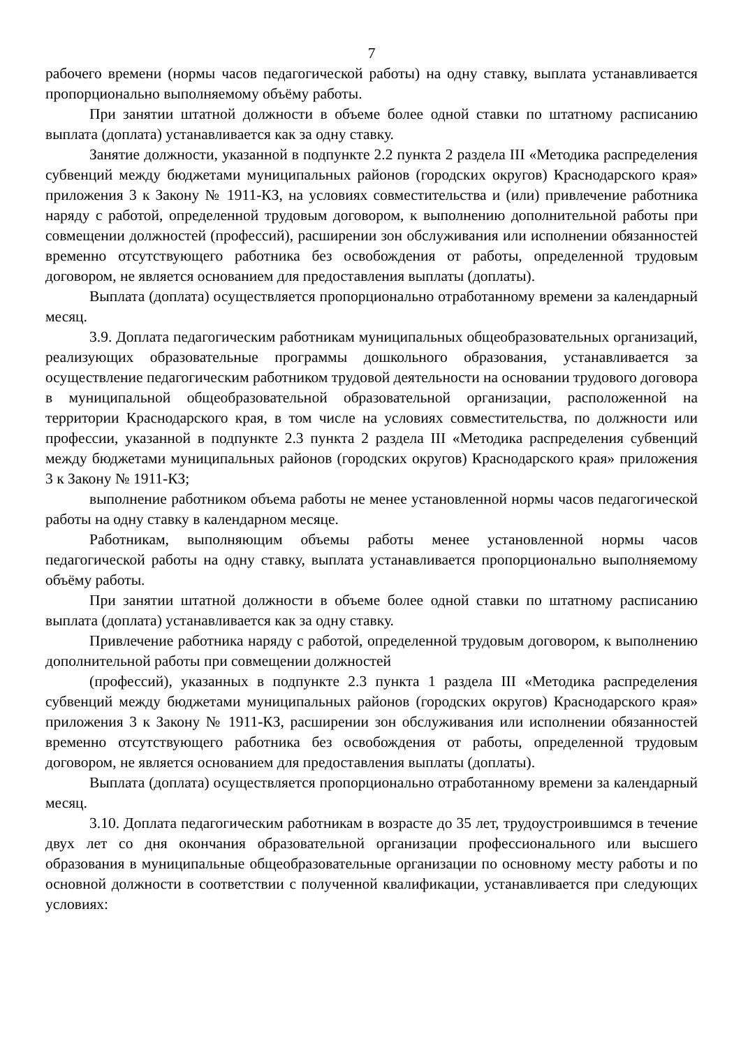7
рабочего времени (нормы часов педагогической работы) на одну ставку, выплата устанавливается пропорционально выполняемому объёму работы.
При занятии штатной должности в объеме более одной ставки по штатному расписанию выплата (доплата) устанавливается как за одну ставку.
Занятие должности, указанной в подпункте 2.2 пункта 2 раздела III «Методика распределения субвенций между бюджетами муниципальных районов (городских округов) Краснодарского края» приложения 3 к Закону № 1911-КЗ, на условиях совместительства и (или) привлечение работника наряду с работой, определенной трудовым договором, к выполнению дополнительной работы при совмещении должностей (профессий), расширении зон обслуживания или исполнении обязанностей временно отсутствующего работника без освобождения от работы, определенной трудовым договором, не является основанием для предоставления выплаты (доплаты).
Выплата (доплата) осуществляется пропорционально отработанному времени за календарный месяц.
3.9. Доплата педагогическим работникам муниципальных общеобразовательных организаций, реализующих образовательные программы дошкольного образования, устанавливается за осуществление педагогическим работником трудовой деятельности на основании трудового договора в муниципальной общеобразовательной образовательной организации, расположенной на территории Краснодарского края, в том числе на условиях совместительства, по должности или профессии, указанной в подпункте 2.3 пункта 2 раздела III «Методика распределения субвенций между бюджетами муниципальных районов (городских округов) Краснодарского края» приложения 3 к Закону № 1911-КЗ;
выполнение работником объема работы не менее установленной нормы часов педагогической работы на одну ставку в календарном месяце.
Работникам, выполняющим объемы работы менее установленной нормы часов педагогической работы на одну ставку, выплата устанавливается пропорционально выполняемому объёму работы.
При занятии штатной должности в объеме более одной ставки по штатному расписанию выплата (доплата) устанавливается как за одну ставку.
Привлечение работника наряду с работой, определенной трудовым договором, к выполнению дополнительной работы при совмещении должностей
(профессий), указанных в подпункте 2.3 пункта 1 раздела III «Методика распределения субвенций между бюджетами муниципальных районов (городских округов) Краснодарского края» приложения 3 к Закону № 1911-КЗ, расширении зон обслуживания или исполнении обязанностей временно отсутствующего работника без освобождения от работы, определенной трудовым договором, не является основанием для предоставления выплаты (доплаты).
Выплата (доплата) осуществляется пропорционально отработанному времени за календарный месяц.
3.10. Доплата педагогическим работникам в возрасте до 35 лет, трудоустроившимся в течение двух лет со дня окончания образовательной организации профессионального или высшего образования в муниципальные общеобразовательные организации по основному месту работы и по основной должности в соответствии с полученной квалификации, устанавливается при следующих условиях: